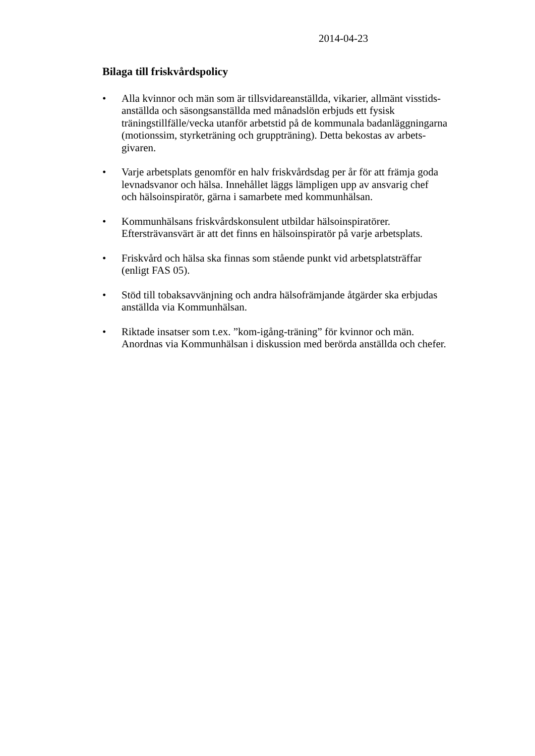2014-04-23
Bilaga till friskvårdspolicy
• Alla kvinnor och män som är tillsvidareanställda, vikarier, allmänt visstids-
anställda och säsongsanställda med månadslön erbjuds ett fysisk
träningstillfälle/vecka utanför arbetstid på de kommunala badanläggningarna
(motionssim, styrketräning och gruppträning). Detta bekostas av arbets-
givaren.
• Varje arbetsplats genomför en halv friskvårdsdag per år för att främja goda
levnadsvanor och hälsa. Innehållet läggs lämpligen upp av ansvarig chef
och hälsoinspiratör, gärna i samarbete med kommunhälsan.
• Kommunhälsans friskvårdskonsulent utbildar hälsoinspiratörer.
Eftersträvansvärt är att det finns en hälsoinspiratör på varje arbetsplats.
• Friskvård och hälsa ska finnas som stående punkt vid arbetsplatsträffar
(enligt FAS 05).
• Stöd till tobaksavvänjning och andra hälsofrämjande åtgärder ska erbjudas
anställda via Kommunhälsan.
• Riktade insatser som t.ex. ”kom-igång-träning” för kvinnor och män.
Anordnas via Kommunhälsan i diskussion med berörda anställda och chefer.